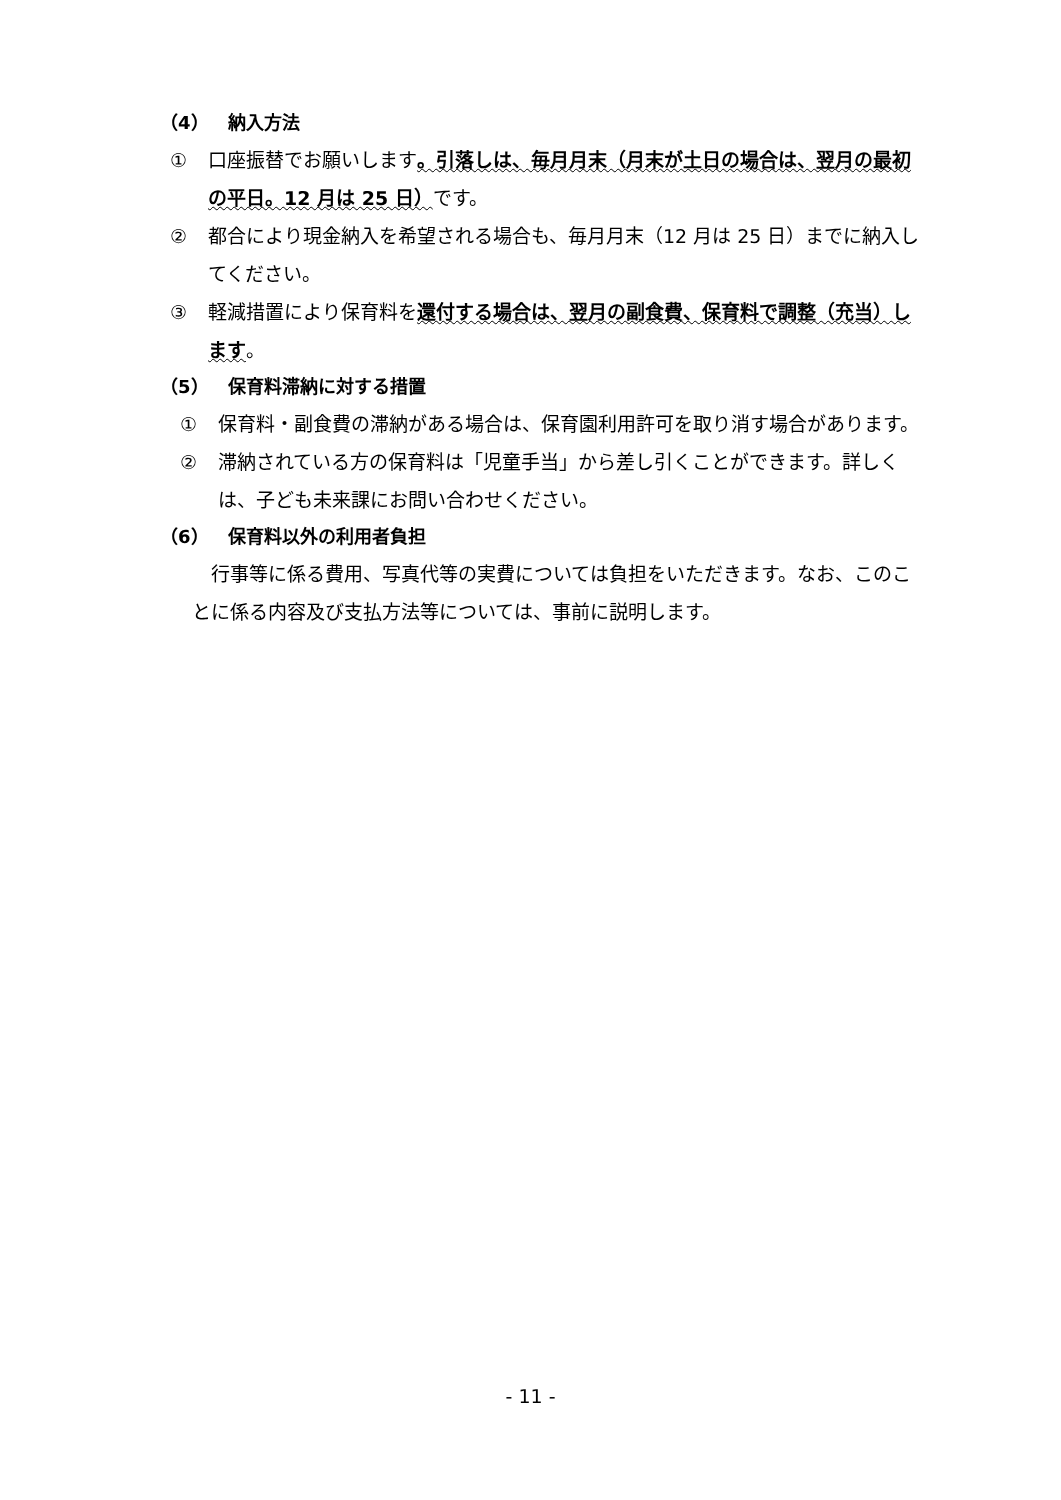（4） 納入方法
① 口座振替でお願いします。引落しは、毎月月末（月末が土日の場合は、翌月の最初の平日。12 月は 25 日）です。
② 都合により現金納入を希望される場合も、毎月月末（12 月は 25 日）までに納入してください。
③ 軽減措置により保育料を還付する場合は、翌月の副食費、保育料で調整（充当）します。
（5） 保育料滞納に対する措置
① 保育料・副食費の滞納がある場合は、保育園利用許可を取り消す場合があります。
② 滞納されている方の保育料は「児童手当」から差し引くことができます。詳しくは、子ども未来課にお問い合わせください。
（6） 保育料以外の利用者負担
行事等に係る費用、写真代等の実費については負担をいただきます。なお、このことに係る内容及び支払方法等については、事前に説明します。
- 11 -